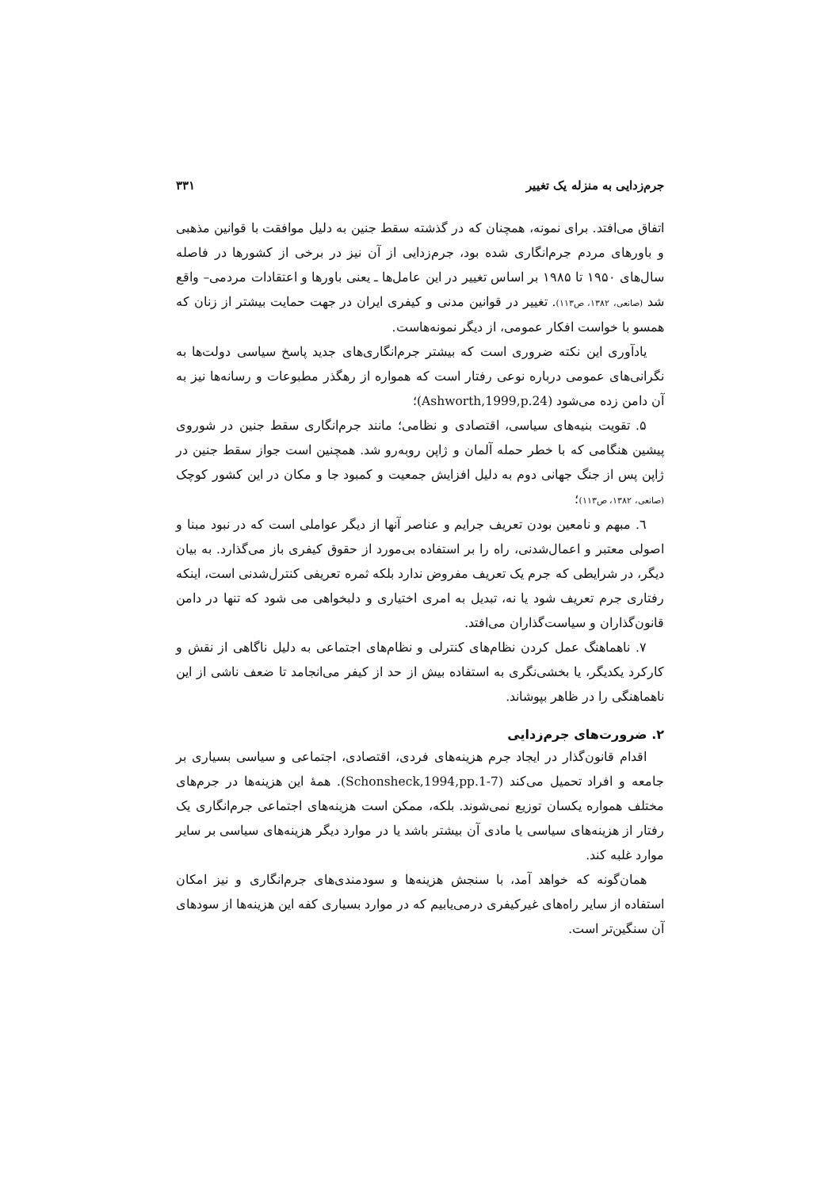جرم‌زدایی به منزله یک تغییر ۳۳۱
اتفاق می‌افتد. برای نمونه، همچنان که در گذشته سقط جنین به دلیل موافقت با قوانین مذهبی و باورهای مردم جرم‌انگاری شده بود، جرم‌زدایی از آن نیز در برخی از کشورها در فاصله سال‌های ۱۹۵۰ تا ۱۹۸۵ بر اساس تغییر در این عامل‌ها ـ یعنی باورها و اعتقادات مردمی– واقع شد (صانعی، ۱۳۸۲، ص۱۱۳). تغییر در قوانین مدنی و کیفری ایران در جهت حمایت بیشتر از زنان که همسو با خواست افکار عمومی، از دیگر نمونه‌هاست.
یادآوری این نکته ضروری است که بیشتر جرم‌انگاری‌های جدید پاسخ سیاسی دولت‌ها به نگرانی‌های عمومی درباره نوعی رفتار است که همواره از رهگذر مطبوعات و رسانه‌ها نیز به آن دامن زده می‌شود (Ashworth,1999,p.24)؛
۵. تقویت بنیه‌های سیاسی، اقتصادی و نظامی؛ مانند جرم‌انگاری سقط جنین در شوروی پیشین هنگامی که با خطر حمله آلمان و ژاپن روبه‌رو شد. همچنین است جواز سقط جنین در ژاپن پس از جنگ جهانی دوم به دلیل افزایش جمعیت و کمبود جا و مکان در این کشور کوچک (صانعی، ۱۳۸۲، ص۱۱۳)؛
٦. مبهم و نامعین بودن تعریف جرایم و عناصر آنها از دیگر عواملی است که در نبود مبنا و اصولی معتبر و اعمال‌شدنی، راه را بر استفاده بی‌مورد از حقوق کیفری باز می‌گذارد. به بیان دیگر، در شرایطی که جرم یک تعریف مفروض ندارد بلکه ثمره تعریفی کنترل‌شدنی است، اینکه رفتاری جرم تعریف شود یا نه، تبدیل به امری اختیاری و دلبخواهی می شود که تنها در دامن قانون‌گذاران و سیاست‌گذاران می‌افتد.
۷. ناهماهنگ عمل کردن نظام‌های کنترلی و نظام‌های اجتماعی به دلیل ناگاهی از نقش و کارکرد یکدیگر، یا بخشی‌نگری به استفاده بیش از حد از کیفر می‌انجامد تا ضعف ناشی از این ناهماهنگی را در ظاهر بپوشاند.
۲. ضرورت‌های جرم‌زدایی
اقدام قانون‌گذار در ایجاد جرم هزینه‌های فردی، اقتصادی، اجتماعی و سیاسی بسیاری بر جامعه و افراد تحمیل می‌کند (Schonsheck,1994,pp.1-7). همهٔ این هزینه‌ها در جرم‌های مختلف همواره یکسان توزیع نمی‌شوند. بلکه، ممکن است هزینه‌های اجتماعی جرم‌انگاری یک رفتار از هزینه‌های سیاسی یا مادی آن بیشتر باشد یا در موارد دیگر هزینه‌های سیاسی بر سایر موارد غلبه کند.
همان‌گونه که خواهد آمد، با سنجش هزینه‌ها و سودمندی‌های جرم‌انگاری و نیز امکان استفاده از سایر راه‌های غیرکیفری درمی‌یابیم که در موارد بسیاری کفه این هزینه‌ها از سودهای آن سنگین‌تر است.